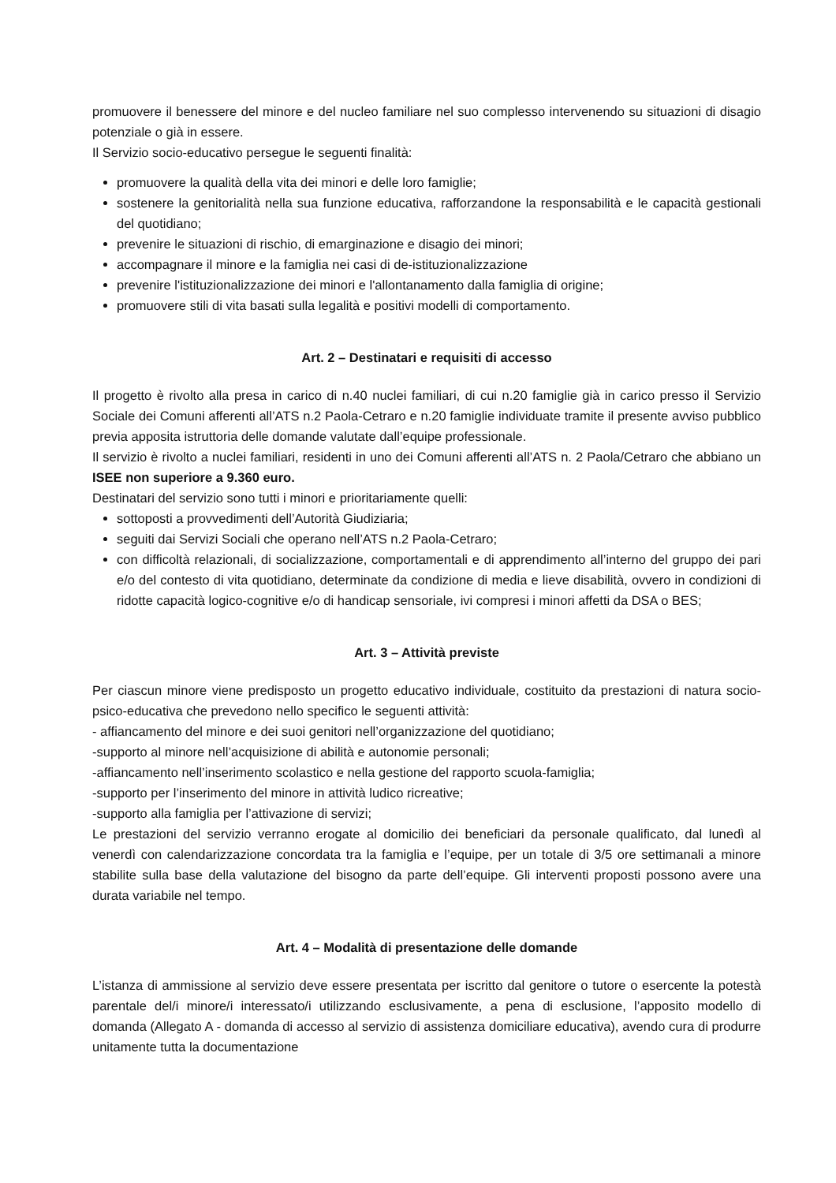promuovere il benessere del minore e del nucleo familiare nel suo complesso intervenendo su situazioni di disagio potenziale o già in essere.
Il Servizio socio-educativo persegue le seguenti finalità:
promuovere la qualità della vita dei minori e delle loro famiglie;
sostenere la genitorialità nella sua funzione educativa, rafforzandone la responsabilità e le capacità gestionali del quotidiano;
prevenire le situazioni di rischio, di emarginazione e disagio dei minori;
accompagnare il minore e la famiglia nei casi di de-istituzionalizzazione
prevenire l'istituzionalizzazione dei minori e l'allontanamento dalla famiglia di origine;
promuovere stili di vita basati sulla legalità e positivi modelli di comportamento.
Art. 2 – Destinatari e requisiti di accesso
Il progetto è rivolto alla presa in carico di n.40 nuclei familiari, di cui n.20 famiglie già in carico presso il Servizio Sociale dei Comuni afferenti all’ATS n.2 Paola-Cetraro e n.20 famiglie individuate tramite il presente avviso pubblico previa apposita istruttoria delle domande valutate dall’equipe professionale.
Il servizio è rivolto a nuclei familiari, residenti in uno dei Comuni afferenti all’ATS n. 2 Paola/Cetraro che abbiano un ISEE non superiore a 9.360 euro.
Destinatari del servizio sono tutti i minori e prioritariamente quelli:
sottoposti a provvedimenti dell’Autorità Giudiziaria;
seguiti dai Servizi Sociali che operano nell’ATS n.2 Paola-Cetraro;
con difficoltà relazionali, di socializzazione, comportamentali e di apprendimento all’interno del gruppo dei pari e/o del contesto di vita quotidiano, determinate da condizione di media e lieve disabilità, ovvero in condizioni di ridotte capacità logico-cognitive e/o di handicap sensoriale, ivi compresi i minori affetti da DSA o BES;
Art. 3 – Attività previste
Per ciascun minore viene predisposto un progetto educativo individuale, costituito da prestazioni di natura socio-psico-educativa che prevedono nello specifico le seguenti attività:
- affiancamento del minore e dei suoi genitori nell’organizzazione del quotidiano;
-supporto al minore nell’acquisizione di abilità e autonomie personali;
-affiancamento nell’inserimento scolastico e nella gestione del rapporto scuola-famiglia;
-supporto per l’inserimento del minore in attività ludico ricreative;
-supporto alla famiglia per l’attivazione di servizi;
Le prestazioni del servizio verranno erogate al domicilio dei beneficiari da personale qualificato, dal lunedì al venerdì con calendarizzazione concordata tra la famiglia e l’equipe, per un totale di 3/5 ore settimanali a minore stabilite sulla base della valutazione del bisogno da parte dell’equipe. Gli interventi proposti possono avere una durata variabile nel tempo.
Art. 4 – Modalità di presentazione delle domande
L’istanza di ammissione al servizio deve essere presentata per iscritto dal genitore o tutore o esercente la potestà parentale del/i minore/i interessato/i utilizzando esclusivamente, a pena di esclusione, l’apposito modello di domanda (Allegato A - domanda di accesso al servizio di assistenza domiciliare educativa), avendo cura di produrre unitamente tutta la documentazione